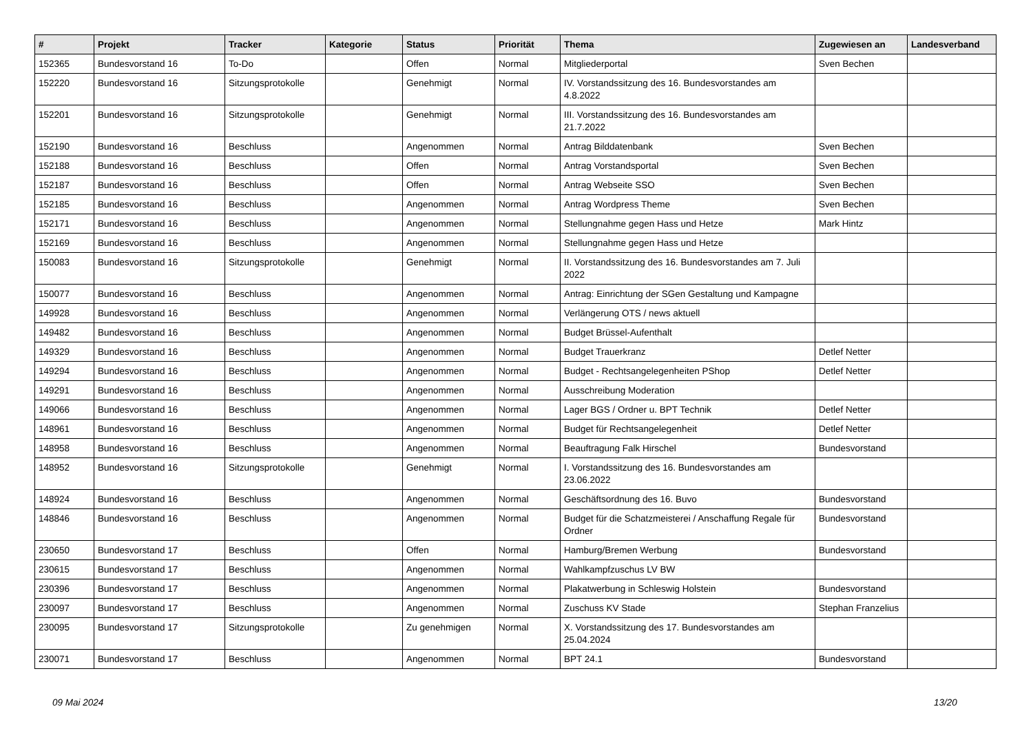| # | Projekt | Tracker | Kategorie | Status | Priorität | Thema | Zugewiesen an | Landesverband |
| --- | --- | --- | --- | --- | --- | --- | --- | --- |
| 152365 | Bundesvorstand 16 | To-Do | | Offen | Normal | Mitgliederportal | Sven Bechen | |
| 152220 | Bundesvorstand 16 | Sitzungsprotokolle | | Genehmigt | Normal | IV. Vorstandssitzung des 16. Bundesvorstandes am 4.8.2022 | | |
| 152201 | Bundesvorstand 16 | Sitzungsprotokolle | | Genehmigt | Normal | III. Vorstandssitzung des 16. Bundesvorstandes am 21.7.2022 | | |
| 152190 | Bundesvorstand 16 | Beschluss | | Angenommen | Normal | Antrag Bilddatenbank | Sven Bechen | |
| 152188 | Bundesvorstand 16 | Beschluss | | Offen | Normal | Antrag Vorstandsportal | Sven Bechen | |
| 152187 | Bundesvorstand 16 | Beschluss | | Offen | Normal | Antrag Webseite SSO | Sven Bechen | |
| 152185 | Bundesvorstand 16 | Beschluss | | Angenommen | Normal | Antrag Wordpress Theme | Sven Bechen | |
| 152171 | Bundesvorstand 16 | Beschluss | | Angenommen | Normal | Stellungnahme gegen Hass und Hetze | Mark Hintz | |
| 152169 | Bundesvorstand 16 | Beschluss | | Angenommen | Normal | Stellungnahme gegen Hass und Hetze | | |
| 150083 | Bundesvorstand 16 | Sitzungsprotokolle | | Genehmigt | Normal | II. Vorstandssitzung des 16. Bundesvorstandes am 7. Juli 2022 | | |
| 150077 | Bundesvorstand 16 | Beschluss | | Angenommen | Normal | Antrag: Einrichtung der SGen Gestaltung und Kampagne | | |
| 149928 | Bundesvorstand 16 | Beschluss | | Angenommen | Normal | Verlängerung OTS / news aktuell | | |
| 149482 | Bundesvorstand 16 | Beschluss | | Angenommen | Normal | Budget Brüssel-Aufenthalt | | |
| 149329 | Bundesvorstand 16 | Beschluss | | Angenommen | Normal | Budget Trauerkranz | Detlef Netter | |
| 149294 | Bundesvorstand 16 | Beschluss | | Angenommen | Normal | Budget - Rechtsangelegenheiten PShop | Detlef Netter | |
| 149291 | Bundesvorstand 16 | Beschluss | | Angenommen | Normal | Ausschreibung Moderation | | |
| 149066 | Bundesvorstand 16 | Beschluss | | Angenommen | Normal | Lager BGS / Ordner u. BPT Technik | Detlef Netter | |
| 148961 | Bundesvorstand 16 | Beschluss | | Angenommen | Normal | Budget für Rechtsangelegenheit | Detlef Netter | |
| 148958 | Bundesvorstand 16 | Beschluss | | Angenommen | Normal | Beauftragung Falk Hirschel | Bundesvorstand | |
| 148952 | Bundesvorstand 16 | Sitzungsprotokolle | | Genehmigt | Normal | I. Vorstandssitzung des 16. Bundesvorstandes am 23.06.2022 | | |
| 148924 | Bundesvorstand 16 | Beschluss | | Angenommen | Normal | Geschäftsordnung des 16. Buvo | Bundesvorstand | |
| 148846 | Bundesvorstand 16 | Beschluss | | Angenommen | Normal | Budget für die Schatzmeisterei / Anschaffung Regale für Ordner | Bundesvorstand | |
| 230650 | Bundesvorstand 17 | Beschluss | | Offen | Normal | Hamburg/Bremen Werbung | Bundesvorstand | |
| 230615 | Bundesvorstand 17 | Beschluss | | Angenommen | Normal | Wahlkampfzuschus LV BW | | |
| 230396 | Bundesvorstand 17 | Beschluss | | Angenommen | Normal | Plakatwerbung in Schleswig Holstein | Bundesvorstand | |
| 230097 | Bundesvorstand 17 | Beschluss | | Angenommen | Normal | Zuschuss KV Stade | Stephan Franzelius | |
| 230095 | Bundesvorstand 17 | Sitzungsprotokolle | | Zu genehmigen | Normal | X. Vorstandssitzung des 17. Bundesvorstandes am 25.04.2024 | | |
| 230071 | Bundesvorstand 17 | Beschluss | | Angenommen | Normal | BPT 24.1 | Bundesvorstand | |
09 Mai 2024 13/20